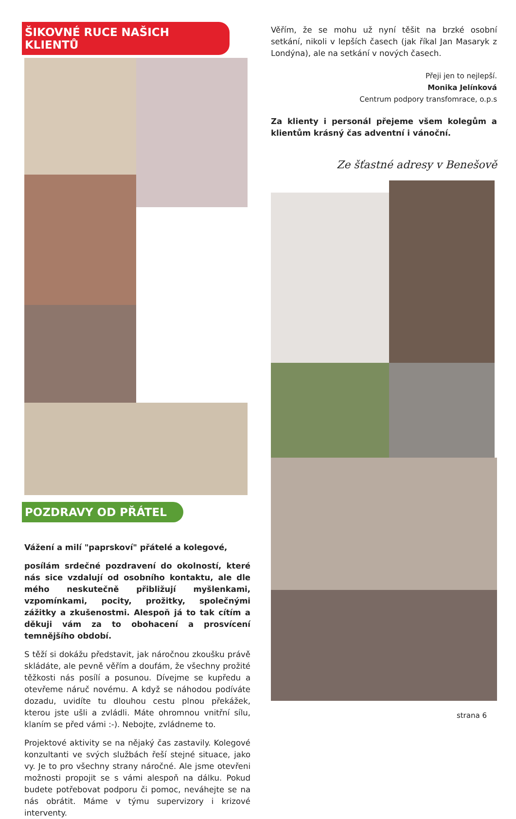ŠIKOVNÉ RUCE NAŠICH KLIENTŮ
POZDRAVY OD PŘÁTEL
Vážení a milí "paprskoví" přátelé a kolegové,
posílám srdečné pozdravení do okolností, které nás sice vzdalují od osobního kontaktu, ale dle mého neskutečně přibližují myšlenkami, vzpomínkami, pocity, prožitky, společnými zážitky a zkušenostmi. Alespoň já to tak cítím a děkuji vám za to obohacení a prosvícení temnějšího období.
S těží si dokážu představit, jak náročnou zkoušku právě skládáte, ale pevně věřím a doufám, že všechny prožité těžkosti nás posílí a posunou. Dívejme se kupředu a otevřeme náruč novému. A když se náhodou podíváte dozadu, uvidíte tu dlouhou cestu plnou překážek, kterou jste ušli a zvládli. Máte ohromnou vnitřní sílu, klaním se před vámi :-). Nebojte, zvládneme to.
Projektové aktivity se na nějaký čas zastavily. Kolegové konzultanti ve svých službách řeší stejné situace, jako vy. Je to pro všechny strany náročné. Ale jsme otevřeni možnosti propojit se s vámi alespoň na dálku. Pokud budete potřebovat podporu či pomoc, neváhejte se na nás obrátit. Máme v týmu supervizory i krizové interventy.
Věřím, že se mohu už nyní těšit na brzké osobní setkání, nikoli v lepších časech (jak říkal Jan Masaryk z Londýna), ale na setkání v nových časech.
Přeji jen to nejlepší.
Monika Jelínková
Centrum podpory transfomrace, o.p.s
Za klienty i personál přejeme všem kolegům a klientům krásný čas adventní i vánoční.
Ze šťastné adresy v Benešově
strana 6